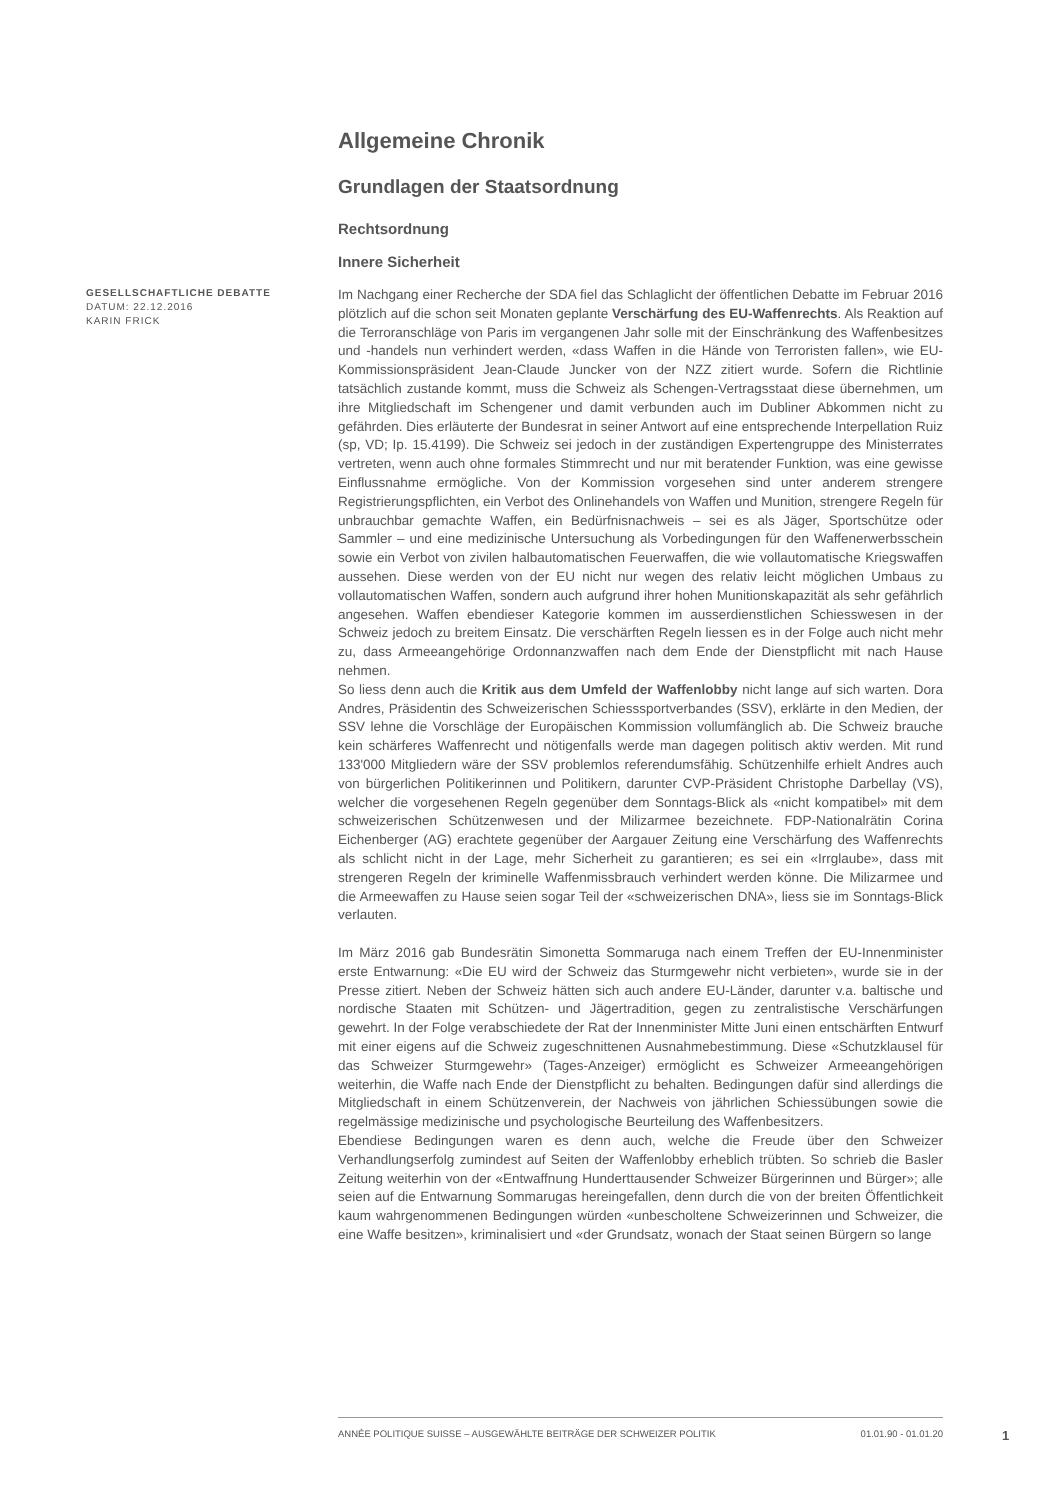Allgemeine Chronik
Grundlagen der Staatsordnung
Rechtsordnung
Innere Sicherheit
GESELLSCHAFTLICHE DEBATTE
DATUM: 22.12.2016
KARIN FRICK
Im Nachgang einer Recherche der SDA fiel das Schlaglicht der öffentlichen Debatte im Februar 2016 plötzlich auf die schon seit Monaten geplante Verschärfung des EU-Waffenrechts. Als Reaktion auf die Terroranschläge von Paris im vergangenen Jahr solle mit der Einschränkung des Waffenbesitzes und -handels nun verhindert werden, «dass Waffen in die Hände von Terroristen fallen», wie EU-Kommissionspräsident Jean-Claude Juncker von der NZZ zitiert wurde. Sofern die Richtlinie tatsächlich zustande kommt, muss die Schweiz als Schengen-Vertragsstaat diese übernehmen, um ihre Mitgliedschaft im Schengener und damit verbunden auch im Dubliner Abkommen nicht zu gefährden. Dies erläuterte der Bundesrat in seiner Antwort auf eine entsprechende Interpellation Ruiz (sp, VD; Ip. 15.4199). Die Schweiz sei jedoch in der zuständigen Expertengruppe des Ministerrates vertreten, wenn auch ohne formales Stimmrecht und nur mit beratender Funktion, was eine gewisse Einflussnahme ermögliche. Von der Kommission vorgesehen sind unter anderem strengere Registrierungspflichten, ein Verbot des Onlinehandels von Waffen und Munition, strengere Regeln für unbrauchbar gemachte Waffen, ein Bedürfnisnachweis – sei es als Jäger, Sportschütze oder Sammler – und eine medizinische Untersuchung als Vorbedingungen für den Waffenerwerbsschein sowie ein Verbot von zivilen halbautomatischen Feuerwaffen, die wie vollautomatische Kriegswaffen aussehen. Diese werden von der EU nicht nur wegen des relativ leicht möglichen Umbaus zu vollautomatischen Waffen, sondern auch aufgrund ihrer hohen Munitionskapazität als sehr gefährlich angesehen. Waffen ebendieser Kategorie kommen im ausserdienstlichen Schiesswesen in der Schweiz jedoch zu breitem Einsatz. Die verschärften Regeln liessen es in der Folge auch nicht mehr zu, dass Armeeangehörige Ordonnanzwaffen nach dem Ende der Dienstpflicht mit nach Hause nehmen.
So liess denn auch die Kritik aus dem Umfeld der Waffenlobby nicht lange auf sich warten. Dora Andres, Präsidentin des Schweizerischen Schiesssportverbandes (SSV), erklärte in den Medien, der SSV lehne die Vorschläge der Europäischen Kommission vollumfänglich ab. Die Schweiz brauche kein schärferes Waffenrecht und nötigenfalls werde man dagegen politisch aktiv werden. Mit rund 133'000 Mitgliedern wäre der SSV problemlos referendumsfähig. Schützenhilfe erhielt Andres auch von bürgerlichen Politikerinnen und Politikern, darunter CVP-Präsident Christophe Darbellay (VS), welcher die vorgesehenen Regeln gegenüber dem Sonntags-Blick als «nicht kompatibel» mit dem schweizerischen Schützenwesen und der Milizarmee bezeichnete. FDP-Nationalrätin Corina Eichenberger (AG) erachtete gegenüber der Aargauer Zeitung eine Verschärfung des Waffenrechts als schlicht nicht in der Lage, mehr Sicherheit zu garantieren; es sei ein «Irrglaube», dass mit strengeren Regeln der kriminelle Waffenmissbrauch verhindert werden könne. Die Milizarmee und die Armeewaffen zu Hause seien sogar Teil der «schweizerischen DNA», liess sie im Sonntags-Blick verlauten.
Im März 2016 gab Bundesrätin Simonetta Sommaruga nach einem Treffen der EU-Innenminister erste Entwarnung: «Die EU wird der Schweiz das Sturmgewehr nicht verbieten», wurde sie in der Presse zitiert. Neben der Schweiz hätten sich auch andere EU-Länder, darunter v.a. baltische und nordische Staaten mit Schützen- und Jägertradition, gegen zu zentralistische Verschärfungen gewehrt. In der Folge verabschiedete der Rat der Innenminister Mitte Juni einen entschärften Entwurf mit einer eigens auf die Schweiz zugeschnittenen Ausnahmebestimmung. Diese «Schutzklausel für das Schweizer Sturmgewehr» (Tages-Anzeiger) ermöglicht es Schweizer Armeeangehörigen weiterhin, die Waffe nach Ende der Dienstpflicht zu behalten. Bedingungen dafür sind allerdings die Mitgliedschaft in einem Schützenverein, der Nachweis von jährlichen Schiessübungen sowie die regelmässige medizinische und psychologische Beurteilung des Waffenbesitzers.
Ebendiese Bedingungen waren es denn auch, welche die Freude über den Schweizer Verhandlungserfolg zumindest auf Seiten der Waffenlobby erheblich trübten. So schrieb die Basler Zeitung weiterhin von der «Entwaffnung Hunderttausender Schweizer Bürgerinnen und Bürger»; alle seien auf die Entwarnung Sommarugas hereingefallen, denn durch die von der breiten Öffentlichkeit kaum wahrgenommenen Bedingungen würden «unbescholtene Schweizerinnen und Schweizer, die eine Waffe besitzen», kriminalisiert und «der Grundsatz, wonach der Staat seinen Bürgern so lange
ANNÉE POLITIQUE SUISSE – AUSGEWÄHLTE BEITRÄGE DER SCHWEIZER POLITIK 01.01.90 - 01.01.20
1